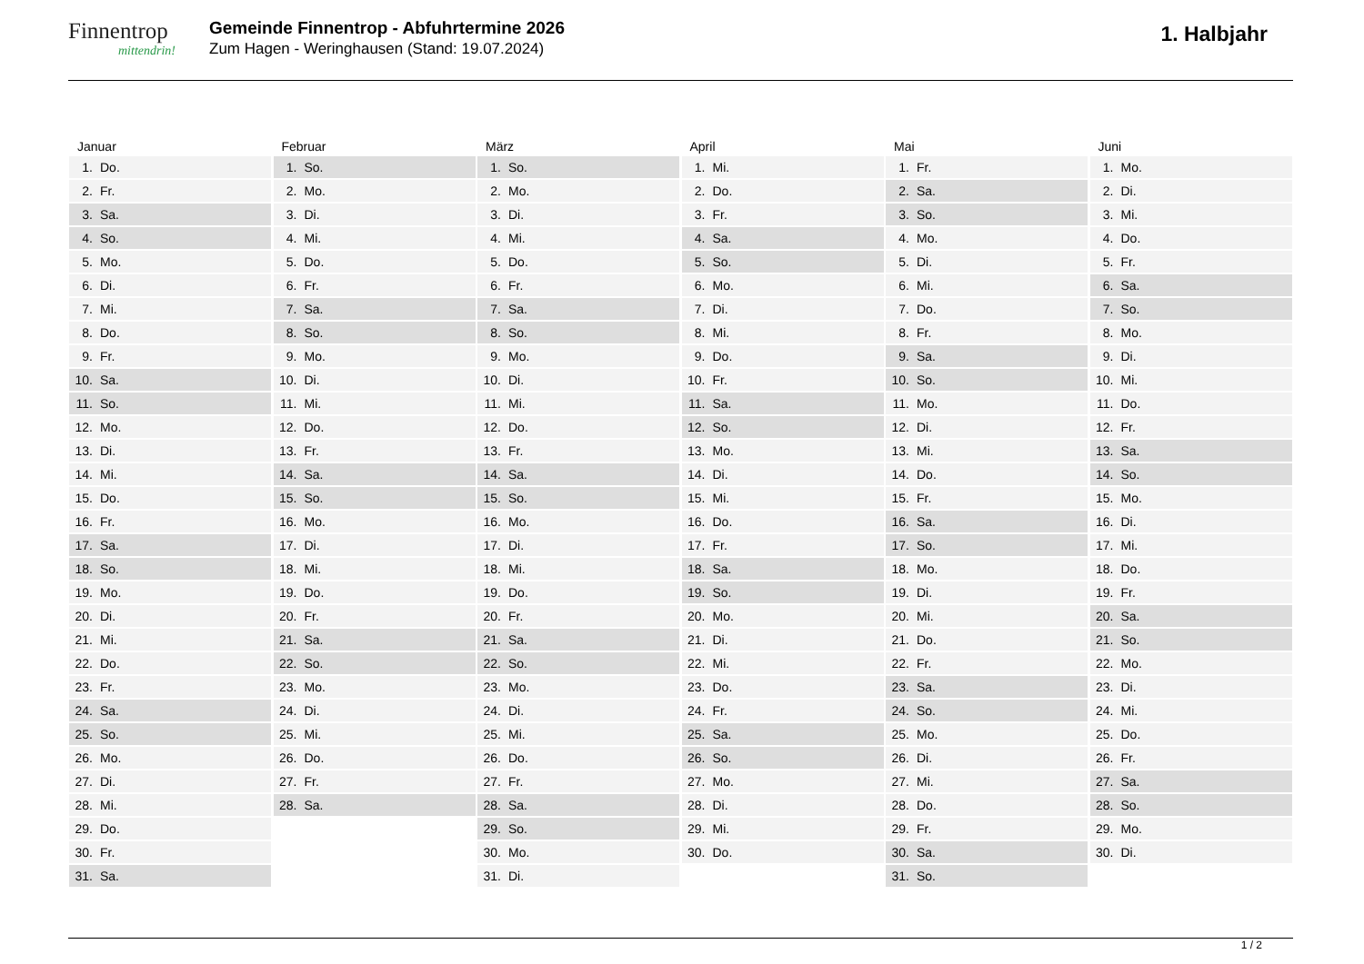Finnentrop
mittendrin!
Gemeinde Finnentrop - Abfuhrtermine 2026
Zum Hagen - Weringhausen (Stand: 19.07.2024)
1. Halbjahr
Januar
1. Do.
2. Fr.
3. Sa.
4. So.
5. Mo.
6. Di.
7. Mi.
8. Do.
9. Fr.
10. Sa.
11. So.
12. Mo.
13. Di.
14. Mi.
15. Do.
16. Fr.
17. Sa.
18. So.
19. Mo.
20. Di.
21. Mi.
22. Do.
23. Fr.
24. Sa.
25. So.
26. Mo.
27. Di.
28. Mi.
29. Do.
30. Fr.
31. Sa.
Februar
1. So.
2. Mo.
3. Di.
4. Mi.
5. Do.
6. Fr.
7. Sa.
8. So.
9. Mo.
10. Di.
11. Mi.
12. Do.
13. Fr.
14. Sa.
15. So.
16. Mo.
17. Di.
18. Mi.
19. Do.
20. Fr.
21. Sa.
22. So.
23. Mo.
24. Di.
25. Mi.
26. Do.
27. Fr.
28. Sa.
März
1. So.
2. Mo.
3. Di.
4. Mi.
5. Do.
6. Fr.
7. Sa.
8. So.
9. Mo.
10. Di.
11. Mi.
12. Do.
13. Fr.
14. Sa.
15. So.
16. Mo.
17. Di.
18. Mi.
19. Do.
20. Fr.
21. Sa.
22. So.
23. Mo.
24. Di.
25. Mi.
26. Do.
27. Fr.
28. Sa.
29. So.
30. Mo.
31. Di.
April
1. Mi.
2. Do.
3. Fr.
4. Sa.
5. So.
6. Mo.
7. Di.
8. Mi.
9. Do.
10. Fr.
11. Sa.
12. So.
13. Mo.
14. Di.
15. Mi.
16. Do.
17. Fr.
18. Sa.
19. So.
20. Mo.
21. Di.
22. Mi.
23. Do.
24. Fr.
25. Sa.
26. So.
27. Mo.
28. Di.
29. Mi.
30. Do.
Mai
1. Fr.
2. Sa.
3. So.
4. Mo.
5. Di.
6. Mi.
7. Do.
8. Fr.
9. Sa.
10. So.
11. Mo.
12. Di.
13. Mi.
14. Do.
15. Fr.
16. Sa.
17. So.
18. Mo.
19. Di.
20. Mi.
21. Do.
22. Fr.
23. Sa.
24. So.
25. Mo.
26. Di.
27. Mi.
28. Do.
29. Fr.
30. Sa.
31. So.
Juni
1. Mo.
2. Di.
3. Mi.
4. Do.
5. Fr.
6. Sa.
7. So.
8. Mo.
9. Di.
10. Mi.
11. Do.
12. Fr.
13. Sa.
14. So.
15. Mo.
16. Di.
17. Mi.
18. Do.
19. Fr.
20. Sa.
21. So.
22. Mo.
23. Di.
24. Mi.
25. Do.
26. Fr.
27. Sa.
28. So.
29. Mo.
30. Di.
1 / 2